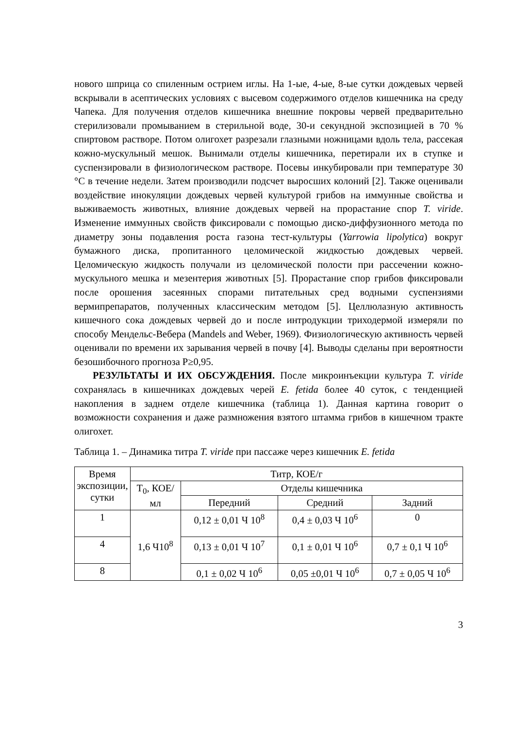нового шприца со спиленным острием иглы. На 1-ые, 4-ые, 8-ые сутки дождевых червей вскрывали в асептических условиях с высевом содержимого отделов кишечника на среду Чапека. Для получения отделов кишечника внешние покровы червей предварительно стерилизовали промыванием в стерильной воде, 30-и секундной экспозицией в 70 % спиртовом растворе. Потом олигохет разрезали глазными ножницами вдоль тела, рассекая кожно-мускульный мешок. Вынимали отделы кишечника, перетирали их в ступке и суспензировали в физиологическом растворе. Посевы инкубировали при температуре 30 °С в течение недели. Затем производили подсчет выросших колоний [2]. Также оценивали воздействие инокуляции дождевых червей культурой грибов на иммунные свойства и выживаемость животных, влияние дождевых червей на прорастание спор T. viride. Изменение иммунных свойств фиксировали с помощью диско-диффузионного метода по диаметру зоны подавления роста газона тест-культуры (Yarrowia lipolytica) вокруг бумажного диска, пропитанного целомической жидкостью дождевых червей. Целомическую жидкость получали из целомической полости при рассечении кожно-мускульного мешка и мезентерия животных [5]. Прорастание спор грибов фиксировали после орошения засеянных спорами питательных сред водными суспензиями вермипрепаратов, полученных классическим методом [5]. Целлюлазную активность кишечного сока дождевых червей до и после интродукции триходермой измеряли по способу Мендельс-Вебера (Mandels and Weber, 1969). Физиологическую активность червей оценивали по времени их зарывания червей в почву [4]. Выводы сделаны при вероятности безошибочного прогноза Р≥0,95.
РЕЗУЛЬТАТЫ И ИХ ОБСУЖДЕНИЯ. После микроинъекции культура T. viride сохранялась в кишечниках дождевых черей E. fetida более 40 суток, с тенденцией накопления в заднем отделе кишечника (таблица 1). Данная картина говорит о возможности сохранения и даже размножения взятого штамма грибов в кишечном тракте олигохет.
Таблица 1. – Динамика титра T. viride при пассаже через кишечник E. fetida
| Время экспозиции, сутки | Титр, КОЕ/г | | | |
| --- | --- | --- | --- | --- |
| | Т<sub>0</sub>, КОЕ/мл | Отделы кишечника | | |
| | | Передний | Средний | Задний |
| 1 | 1,6 Ч10<sup>8</sup> | 0,12 ± 0,01 Ч 10<sup>8</sup> | 0,4 ± 0,03 Ч 10<sup>6</sup> | 0 |
| 4 | | 0,13 ± 0,01 Ч 10<sup>7</sup> | 0,1 ± 0,01 Ч 10<sup>6</sup> | 0,7 ± 0,1 Ч 10<sup>6</sup> |
| 8 | | 0,1 ± 0,02 Ч 10<sup>6</sup> | 0,05 ±0,01 Ч 10<sup>6</sup> | 0,7 ± 0,05 Ч 10<sup>6</sup> |
3